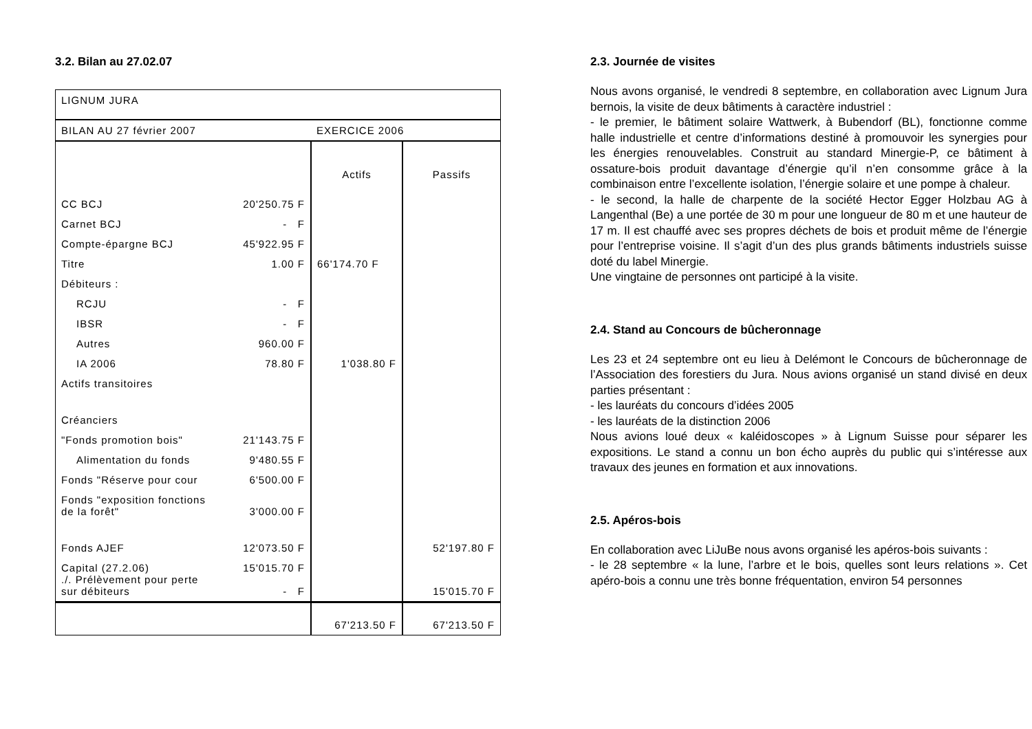3.2. Bilan au 27.02.07
| LIGNUM JURA | | | |
| BILAN AU 27 février 2007 | | EXERCICE 2006 | |
| | | Actifs | Passifs |
| CC BCJ | 20'250.75 F | | |
| Carnet BCJ | - F | | |
| Compte-épargne BCJ | 45'922.95 F | | |
| Titre | 1.00 F | 66'174.70 F | |
| Débiteurs : | | | |
| RCJU | - F | | |
| IBSR | - F | | |
| Autres | 960.00 F | | |
| IA 2006 | 78.80 F | 1'038.80 F | |
| Actifs transitoires | | | |
| Créanciers | | | |
| "Fonds promotion bois" | 21'143.75 F | | |
| Alimentation du fonds | 9'480.55 F | | |
| Fonds "Réserve pour cour | 6'500.00 F | | |
| Fonds "exposition fonctions de la forêt" | 3'000.00 F | | |
| Fonds AJEF | 12'073.50 F | | 52'197.80 F |
| Capital (27.2.06) ./. Prélèvement pour perte sur débiteurs | 15'015.70 F - F | | 15'015.70 F |
| | | 67'213.50 F | 67'213.50 F |
2.3. Journée de visites
Nous avons organisé, le vendredi 8 septembre, en collaboration avec Lignum Jura bernois, la visite de deux bâtiments à caractère industriel :
- le premier, le bâtiment solaire Wattwerk, à Bubendorf (BL), fonctionne comme halle industrielle et centre d’informations destiné à promouvoir les synergies pour les énergies renouvelables. Construit au standard Minergie-P, ce bâtiment à ossature-bois produit davantage d’énergie qu’il n’en consomme grâce à la combinaison entre l’excellente isolation, l’énergie solaire et une pompe à chaleur.
- le second, la halle de charpente de la société Hector Egger Holzbau AG à Langenthal (Be) a une portée de 30 m pour une longueur de 80 m et une hauteur de 17 m. Il est chauffé avec ses propres déchets de bois et produit même de l’énergie pour l’entreprise voisine. Il s’agit d’un des plus grands bâtiments industriels suisse doté du label Minergie.
Une vingtaine de personnes ont participé à la visite.
2.4. Stand au Concours de bûcheronnage
Les 23 et 24 septembre ont eu lieu à Delémont le Concours de bûcheronnage de l’Association des forestiers du Jura. Nous avions organisé un stand divisé en deux parties présentant :
- les lauréats du concours d’idées 2005
- les lauréats de la distinction 2006
Nous avions loué deux « kaléidoscopes » à Lignum Suisse pour séparer les expositions. Le stand a connu un bon écho auprès du public qui s’intéresse aux travaux des jeunes en formation et aux innovations.
2.5. Apéros-bois
En collaboration avec LiJuBe nous avons organisé les apéros-bois suivants :
- le 28 septembre « la lune, l’arbre et le bois, quelles sont leurs relations ». Cet apéro-bois a connu une très bonne fréquentation, environ 54 personnes